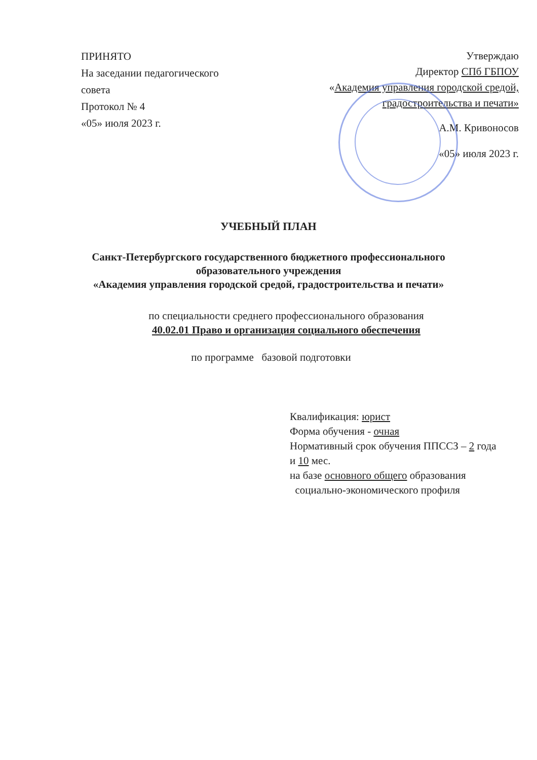ПРИНЯТО
На заседании педагогического совета
Протокол № 4
«05» июля 2023 г.
Утверждаю
Директор СПб ГБПОУ
«Академия управления городской средой, градостроительства и печати»
А.М. Кривоносов
«05» июля 2023 г.
УЧЕБНЫЙ ПЛАН
Санкт-Петербургского государственного бюджетного профессионального
образовательного учреждения
«Академия управления городской средой, градостроительства и печати»
по специальности среднего профессионального образования
40.02.01 Право и организация социального обеспечения
по программе базовой подготовки
Квалификация: юрист
Форма обучения - очная
Нормативный срок обучения ППССЗ – 2 года и 10 мес.
на базе основного общего образования
социально-экономического профиля